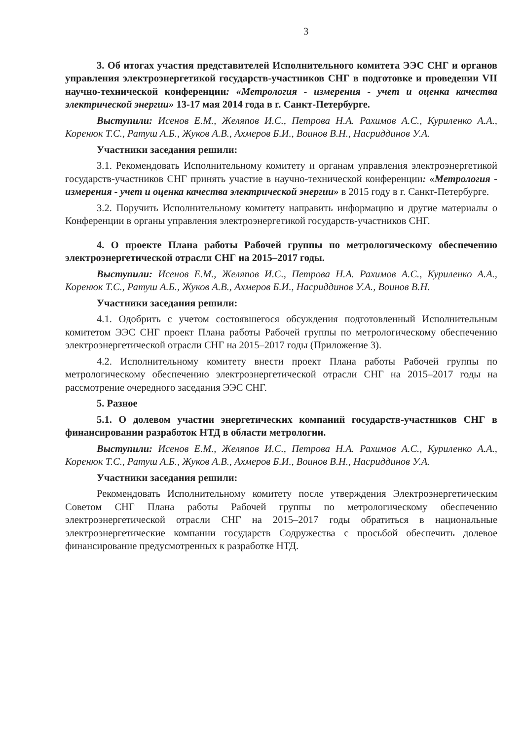3
3. Об итогах участия представителей Исполнительного комитета ЭЭС СНГ и органов управления электроэнергетикой государств-участников СНГ в подготовке и проведении VII научно-технической конференции: «Метрология - измерения - учет и оценка качества электрической энергии» 13-17 мая 2014 года в г. Санкт-Петербурге.
Выступили: Исенов Е.М., Желяпов И.С., Петрова Н.А. Рахимов А.С., Куриленко А.А., Коренюк Т.С., Ратуш А.Б., Жуков А.В., Ахмеров Б.И., Воинов В.Н., Насриддинов У.А.
Участники заседания решили:
3.1. Рекомендовать Исполнительному комитету и органам управления электроэнергетикой государств-участников СНГ принять участие в научно-технической конференции: «Метрология - измерения - учет и оценка качества электрической энергии» в 2015 году в г. Санкт-Петербурге.
3.2. Поручить Исполнительному комитету направить информацию и другие материалы о Конференции в органы управления электроэнергетикой государств-участников СНГ.
4. О проекте Плана работы Рабочей группы по метрологическому обеспечению электроэнергетической отрасли СНГ на 2015–2017 годы.
Выступили: Исенов Е.М., Желяпов И.С., Петрова Н.А. Рахимов А.С., Куриленко А.А., Коренюк Т.С., Ратуш А.Б., Жуков А.В., Ахмеров Б.И., Насриддинов У.А., Воинов В.Н.
Участники заседания решили:
4.1. Одобрить с учетом состоявшегося обсуждения подготовленный Исполнительным комитетом ЭЭС СНГ проект Плана работы Рабочей группы по метрологическому обеспечению электроэнергетической отрасли СНГ на 2015–2017 годы (Приложение 3).
4.2. Исполнительному комитету внести проект Плана работы Рабочей группы по метрологическому обеспечению электроэнергетической отрасли СНГ на 2015–2017 годы на рассмотрение очередного заседания ЭЭС СНГ.
5. Разное
5.1. О долевом участии энергетических компаний государств-участников СНГ в финансировании разработок НТД в области метрологии.
Выступили: Исенов Е.М., Желяпов И.С., Петрова Н.А. Рахимов А.С., Куриленко А.А., Коренюк Т.С., Ратуш А.Б., Жуков А.В., Ахмеров Б.И., Воинов В.Н., Насриддинов У.А.
Участники заседания решили:
Рекомендовать Исполнительному комитету после утверждения Электроэнергетическим Советом СНГ Плана работы Рабочей группы по метрологическому обеспечению электроэнергетической отрасли СНГ на 2015–2017 годы обратиться в национальные электроэнергетические компании государств Содружества с просьбой обеспечить долевое финансирование предусмотренных к разработке НТД.